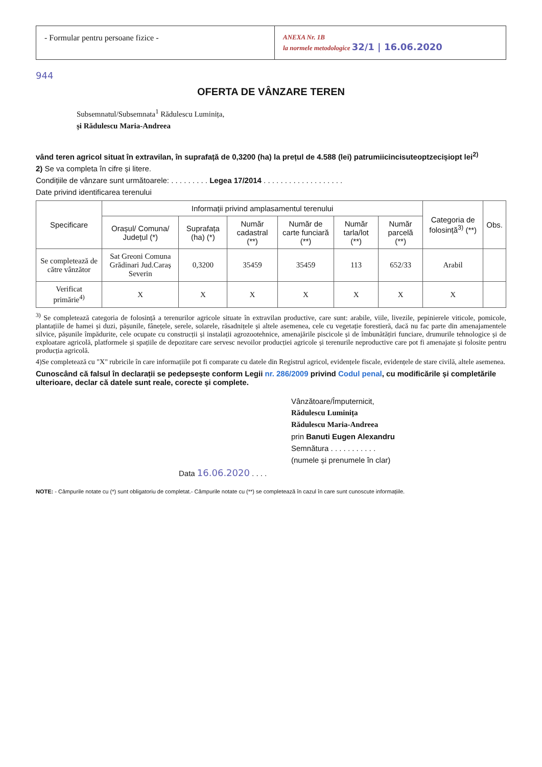- Formular pentru persoane fizice -
ANEXA Nr. 1B
la normele metodologice 32/1 | 16.06.2020
944
OFERTA DE VÂNZARE TEREN
Subsemnatul/Subsemnata<sup>1</sup> Rădulescu Luminița,
și Rădulescu Maria-Andreea
vând teren agricol situat în extravilan, în suprafață de 0,3200 (ha) la prețul de 4.588 (lei) patrumiicincisuteoptzecișiopt lei<sup>2)</sup>
2) Se va completa în cifre și litere.
Condițiile de vânzare sunt următoarele: . . . . . . . . . Legea 17/2014 . . . . . . . . . . . . . . . . . . .
Date privind identificarea terenului
| Specificare | Informații privind amplasamentul terenului | | | | | | Categoria de folosință<sup>3)</sup> (**) | Obs. |
| --- | --- | --- | --- | --- | --- | --- | --- | --- |
| | Orașul/ Comuna/ Județul (*) | Suprafața (ha) (*) | Număr cadastral (**) | Număr de carte funciară (**) | Număr tarla/lot (**) | Număr parcelă (**) | | |
| Se completează de către vânzător | Sat Greoni Comuna Grădinari Jud.Caraș Severin | 0,3200 | 35459 | 35459 | 113 | 652/33 | Arabil | |
| Verificat primărie<sup>4)</sup> | X | X | X | X | X | X | X | |
<sup>3)</sup> Se completează categoria de folosință a terenurilor agricole situate în extravilan productive, care sunt: arabile, viile, livezile, pepinierele viticole, pomicole, plantațiile de hamei și duzi, pășunile, fânețele, serele, solarele, răsadnițele și altele asemenea, cele cu vegetație forestieră, dacă nu fac parte din amenajamentele silvice, pășunile împădurite, cele ocupate cu construcții și instalații agrozootehnice, amenajările piscicole și de îmbunătățiri funciare, drumurile tehnologice și de exploatare agricolă, platformele și spațiile de depozitare care servesc nevoilor producției agricole și terenurile neproductive care pot fi amenajate și folosite pentru producția agricolă.
4)Se completează cu "X" rubricile în care informațiile pot fi comparate cu datele din Registrul agricol, evidențele fiscale, evidențele de stare civilă, altele asemenea.
Cunoscând că falsul în declarații se pedepsește conform Legii nr. 286/2009 privind Codul penal, cu modificările și completările ulterioare, declar că datele sunt reale, corecte și complete.
Vânzătoare/Împuternicit,
Rădulescu Luminița
Rădulescu Maria-Andreea
prin Banuti Eugen Alexandru
Semnătura . . . . . . . . . . .
(numele și prenumele în clar)
Data 16.06.2020 . . . .
NOTE: - Câmpurile notate cu (*) sunt obligatoriu de completat.- Câmpurile notate cu (**) se completează în cazul în care sunt cunoscute informațiile.